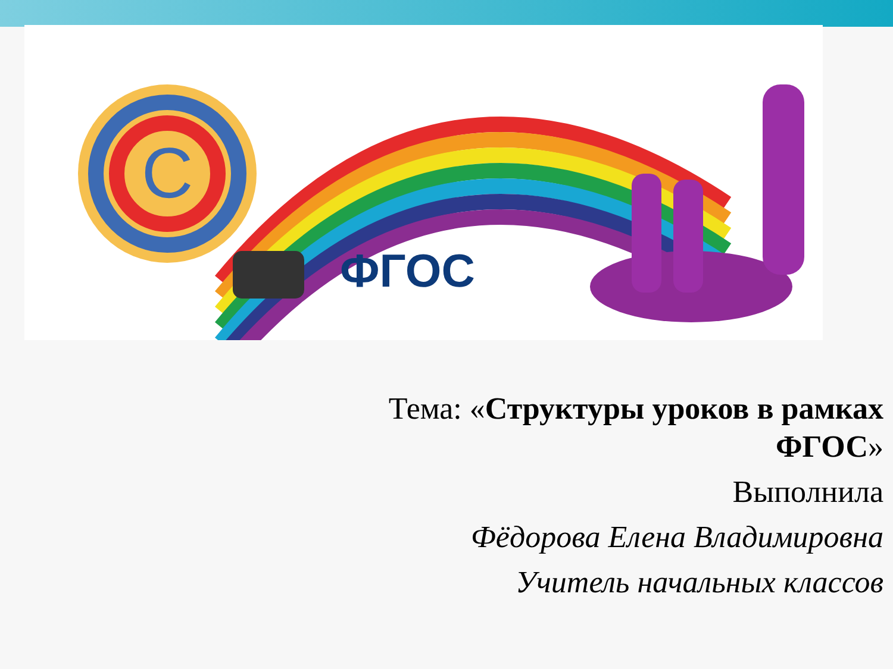C
ФГОС
Тема: «Структуры уроков в рамках ФГОС»
Выполнила
Фёдорова Елена Владимировна
Учитель начальных классов